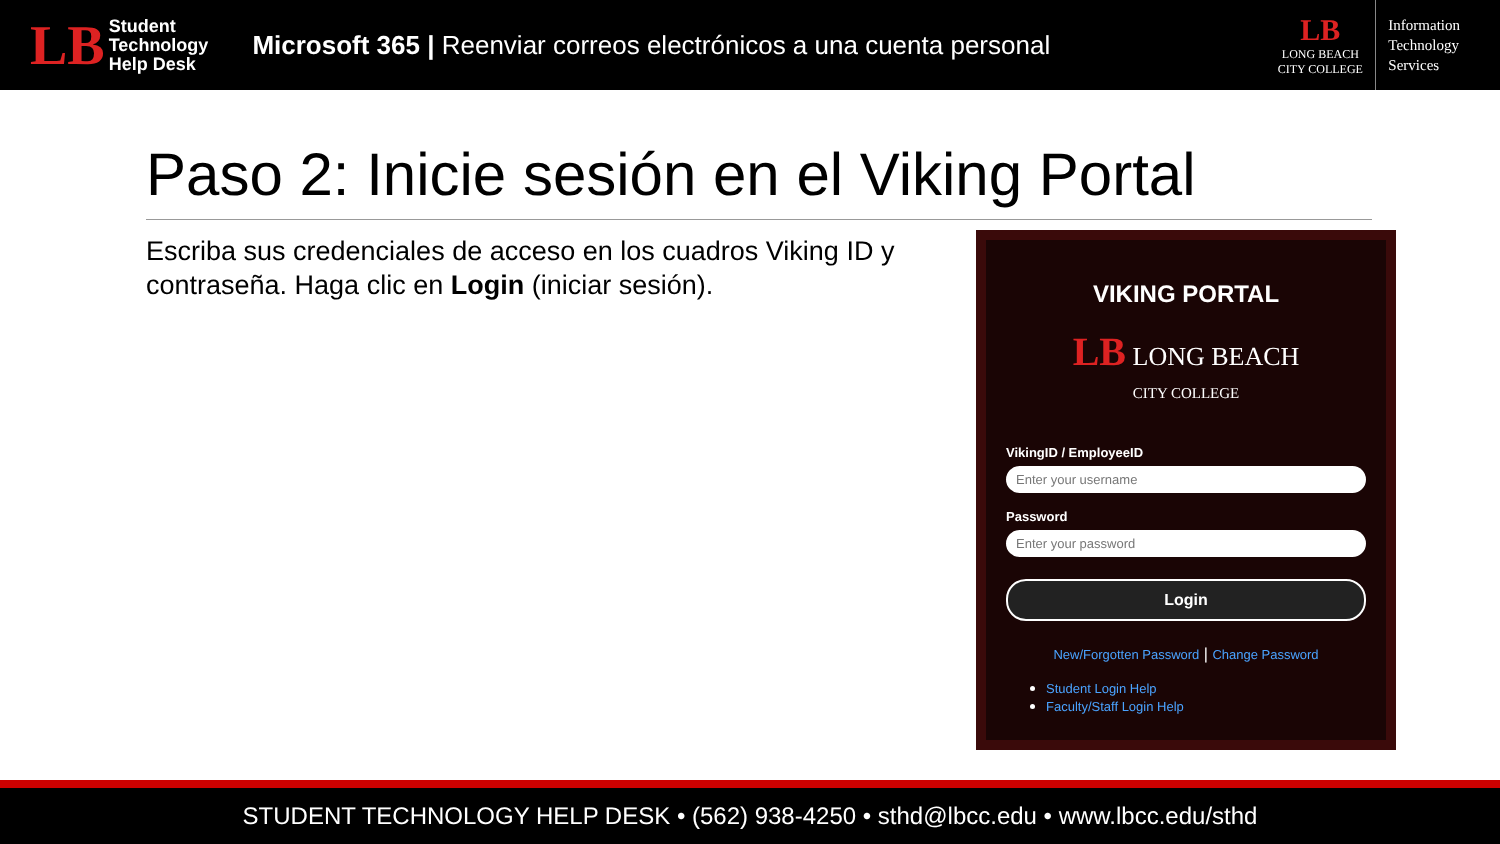LB
Student
Technology
Help Desk
Microsoft 365 | Reenviar correos electrónicos a una cuenta personal
LB
LONG BEACH
CITY COLLEGE
Information
Technology
Services
Paso 2: Inicie sesión en el Viking Portal
Escriba sus credenciales de acceso en los cuadros Viking ID y contraseña. Haga clic en Login (iniciar sesión).
VIKING PORTAL
LB LONG BEACH
CITY COLLEGE
VikingID / EmployeeID
Enter your username
Password
Enter your password
Login
New/Forgotten Password | Change Password
Student Login Help
Faculty/Staff Login Help
STUDENT TECHNOLOGY HELP DESK • (562) 938-4250 • sthd@lbcc.edu • www.lbcc.edu/sthd